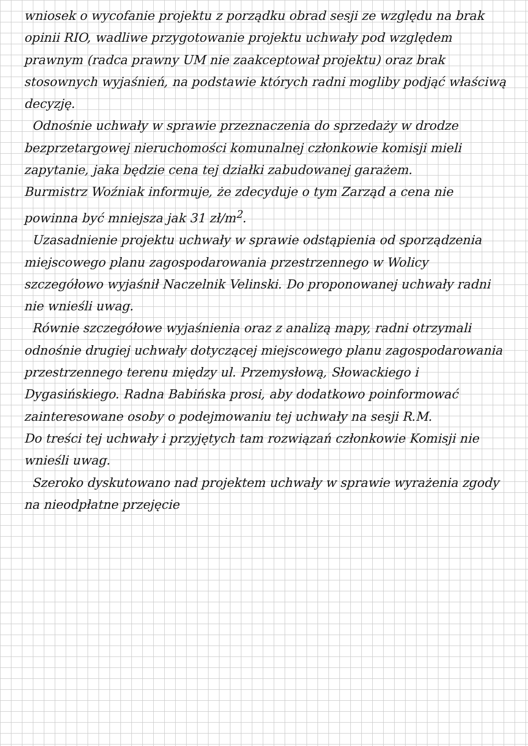wniosek o wycofanie projektu z porządku obrad sesji ze względu na brak opinii RIO, wadliwe przygotowanie projektu uchwały pod względem prawnym (radca prawny UM nie zaakceptował projektu) oraz brak stosownych wyjaśnień, na podstawie których radni mogliby podjąć właściwą decyzję.
Odnośnie uchwały w sprawie przeznaczenia do sprzedaży w drodze bezprzetargowej nieruchomości komunalnej członkowie komisji mieli zapytanie, jaka będzie cena tej działki zabudowanej garażem.
Burmistrz Woźniak informuje, że zdecyduje o tym Zarząd a cena nie powinna być mniejsza jak 31 zł/m<sup>2</sup>.
Uzasadnienie projektu uchwały w sprawie odstąpienia od sporządzenia miejscowego planu zagospodarowania przestrzennego w Wolicy szczegółowo wyjaśnił Naczelnik Velinski. Do proponowanej uchwały radni nie wnieśli uwag.
Równie szczegółowe wyjaśnienia oraz z analizą mapy, radni otrzymali odnośnie drugiej uchwały dotyczącej miejscowego planu zagospodarowania przestrzennego terenu między ul. Przemysłową, Słowackiego i Dygasińskiego. Radna Babińska prosi, aby dodatkowo poinformować zainteresowane osoby o podejmowaniu tej uchwały na sesji R.M.
Do treści tej uchwały i przyjętych tam rozwiązań członkowie Komisji nie wnieśli uwag.
Szeroko dyskutowano nad projektem uchwały w sprawie wyrażenia zgody na nieodpłatne przejęcie